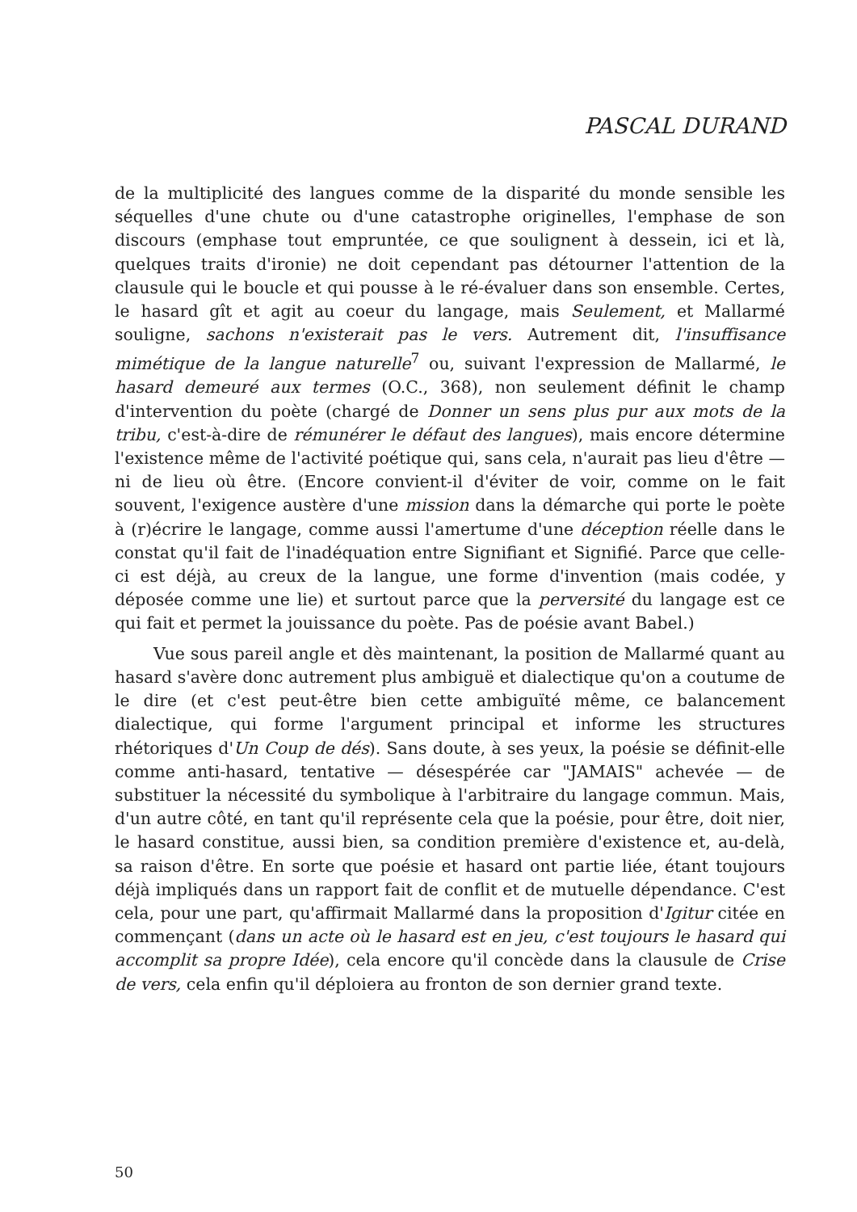PASCAL DURAND
de la multiplicité des langues comme de la disparité du monde sensible les séquelles d'une chute ou d'une catastrophe originelles, l'emphase de son discours (emphase tout empruntée, ce que soulignent à dessein, ici et là, quelques traits d'ironie) ne doit cependant pas détourner l'attention de la clausule qui le boucle et qui pousse à le ré-évaluer dans son ensemble. Certes, le hasard gît et agit au coeur du langage, mais Seulement, et Mallarmé souligne, sachons n'existerait pas le vers. Autrement dit, l'insuffisance mimétique de la langue naturelle<sup>7</sup> ou, suivant l'expression de Mallarmé, le hasard demeuré aux termes (O.C., 368), non seulement définit le champ d'intervention du poète (chargé de Donner un sens plus pur aux mots de la tribu, c'est-à-dire de rémunérer le défaut des langues), mais encore détermine l'existence même de l'activité poétique qui, sans cela, n'aurait pas lieu d'être — ni de lieu où être. (Encore convient-il d'éviter de voir, comme on le fait souvent, l'exigence austère d'une mission dans la démarche qui porte le poète à (r)écrire le langage, comme aussi l'amertume d'une déception réelle dans le constat qu'il fait de l'inadéquation entre Signifiant et Signifié. Parce que celle-ci est déjà, au creux de la langue, une forme d'invention (mais codée, y déposée comme une lie) et surtout parce que la perversité du langage est ce qui fait et permet la jouissance du poète. Pas de poésie avant Babel.)
Vue sous pareil angle et dès maintenant, la position de Mallarmé quant au hasard s'avère donc autrement plus ambiguë et dialectique qu'on a coutume de le dire (et c'est peut-être bien cette ambiguïté même, ce balancement dialectique, qui forme l'argument principal et informe les structures rhétoriques d'Un Coup de dés). Sans doute, à ses yeux, la poésie se définit-elle comme anti-hasard, tentative — désespérée car "JAMAIS" achevée — de substituer la nécessité du symbolique à l'arbitraire du langage commun. Mais, d'un autre côté, en tant qu'il représente cela que la poésie, pour être, doit nier, le hasard constitue, aussi bien, sa condition première d'existence et, au-delà, sa raison d'être. En sorte que poésie et hasard ont partie liée, étant toujours déjà impliqués dans un rapport fait de conflit et de mutuelle dépendance. C'est cela, pour une part, qu'affirmait Mallarmé dans la proposition d'Igitur citée en commençant (dans un acte où le hasard est en jeu, c'est toujours le hasard qui accomplit sa propre Idée), cela encore qu'il concède dans la clausule de Crise de vers, cela enfin qu'il déploiera au fronton de son dernier grand texte.
50